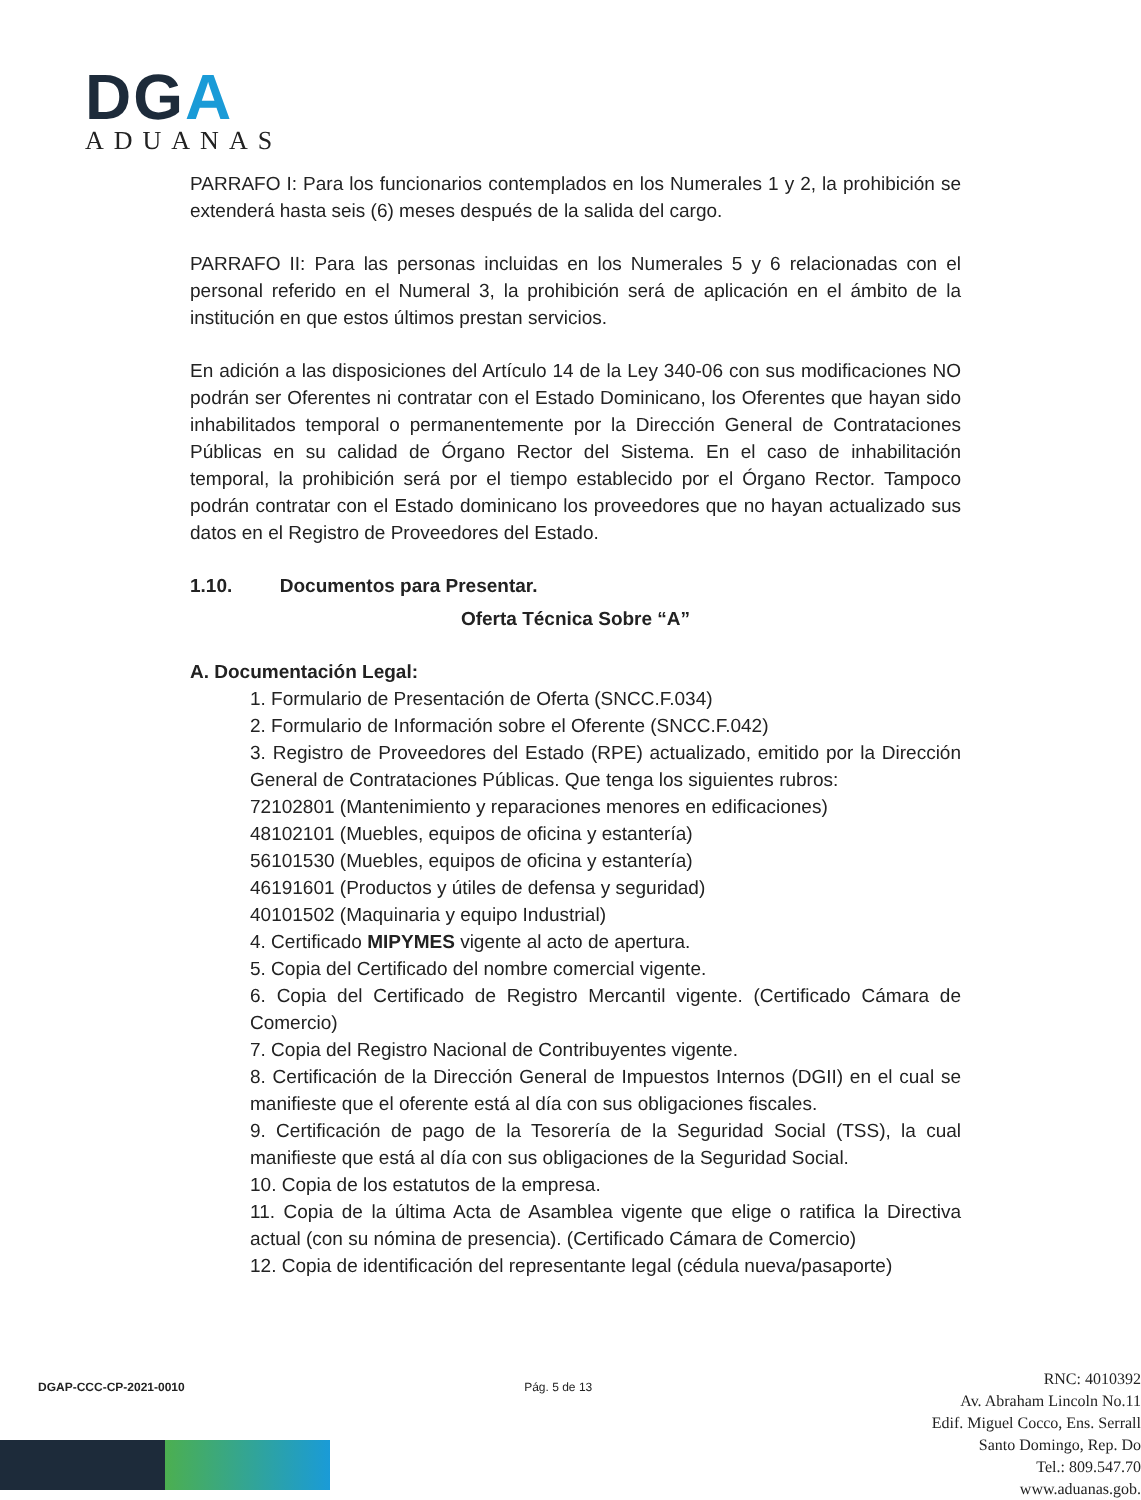DGA
ADUANAS
PARRAFO I: Para los funcionarios contemplados en los Numerales 1 y 2, la prohibición se extenderá hasta seis (6) meses después de la salida del cargo.
PARRAFO II: Para las personas incluidas en los Numerales 5 y 6 relacionadas con el personal referido en el Numeral 3, la prohibición será de aplicación en el ámbito de la institución en que estos últimos prestan servicios.
En adición a las disposiciones del Artículo 14 de la Ley 340-06 con sus modificaciones NO podrán ser Oferentes ni contratar con el Estado Dominicano, los Oferentes que hayan sido inhabilitados temporal o permanentemente por la Dirección General de Contrataciones Públicas en su calidad de Órgano Rector del Sistema. En el caso de inhabilitación temporal, la prohibición será por el tiempo establecido por el Órgano Rector. Tampoco podrán contratar con el Estado dominicano los proveedores que no hayan actualizado sus datos en el Registro de Proveedores del Estado.
1.10. Documentos para Presentar.
Oferta Técnica Sobre “A”
A. Documentación Legal:
1. Formulario de Presentación de Oferta (SNCC.F.034)
2. Formulario de Información sobre el Oferente (SNCC.F.042)
3. Registro de Proveedores del Estado (RPE) actualizado, emitido por la Dirección General de Contrataciones Públicas. Que tenga los siguientes rubros:
72102801 (Mantenimiento y reparaciones menores en edificaciones)
48102101 (Muebles, equipos de oficina y estantería)
56101530 (Muebles, equipos de oficina y estantería)
46191601 (Productos y útiles de defensa y seguridad)
40101502 (Maquinaria y equipo Industrial)
4. Certificado MIPYMES vigente al acto de apertura.
5. Copia del Certificado del nombre comercial vigente.
6. Copia del Certificado de Registro Mercantil vigente. (Certificado Cámara de Comercio)
7. Copia del Registro Nacional de Contribuyentes vigente.
8. Certificación de la Dirección General de Impuestos Internos (DGII) en el cual se manifieste que el oferente está al día con sus obligaciones fiscales.
9. Certificación de pago de la Tesorería de la Seguridad Social (TSS), la cual manifieste que está al día con sus obligaciones de la Seguridad Social.
10. Copia de los estatutos de la empresa.
11. Copia de la última Acta de Asamblea vigente que elige o ratifica la Directiva actual (con su nómina de presencia). (Certificado Cámara de Comercio)
12. Copia de identificación del representante legal (cédula nueva/pasaporte)
DGAP-CCC-CP-2021-0010 Pág. 5 de 13
RNC: 4010392
Av. Abraham Lincoln No.11
Edif. Miguel Cocco, Ens. Serrall
Santo Domingo, Rep. Do
Tel.: 809.547.70
www.aduanas.gob.